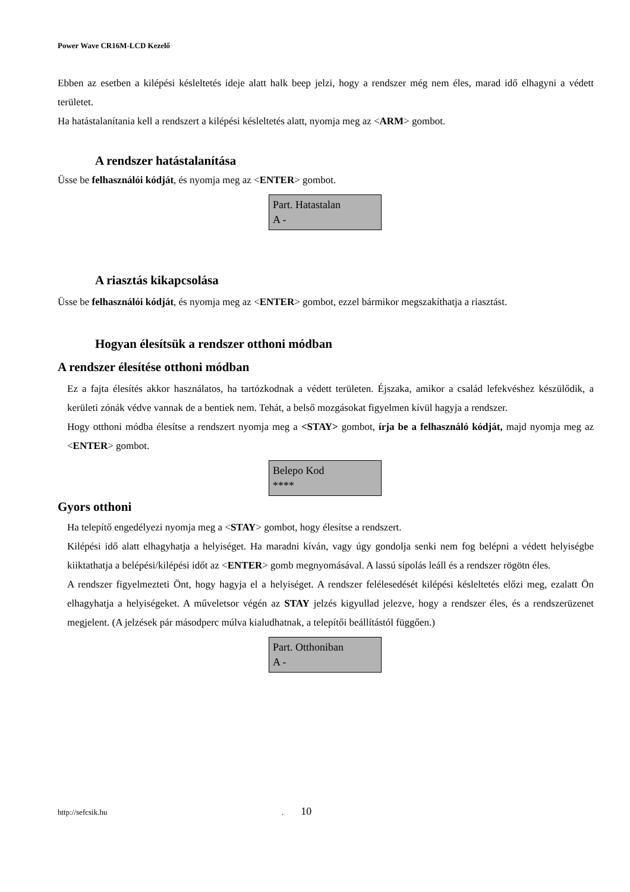Power Wave CR16M-LCD Kezelő
Ebben az esetben a kilépési késleltetés ideje alatt halk beep jelzi, hogy a rendszer még nem éles, marad idő elhagyni a védett területet.
Ha hatástalanítania kell a rendszert a kilépési késleltetés alatt, nyomja meg az <ARM> gombot.
A rendszer hatástalanítása
Üsse be felhasználói kódját, és nyomja meg az <ENTER> gombot.
Part. Hatastalan
A -
A riasztás kikapcsolása
Üsse be felhasználói kódját, és nyomja meg az <ENTER> gombot, ezzel bármikor megszakíthatja a riasztást.
Hogyan élesítsük a rendszer otthoni módban
A rendszer élesítése otthoni módban
Ez a fajta élesítés akkor használatos, ha tartózkodnak a védett területen. Éjszaka, amikor a család lefekvéshez készülődik, a kerületi zónák védve vannak de a bentiek nem. Tehát, a belső mozgásokat figyelmen kívül hagyja a rendszer.
Hogy otthoni módba élesítse a rendszert nyomja meg a <STAY> gombot, írja be a felhasználó kódját, majd nyomja meg az <ENTER> gombot.
Belepo Kod
****
Gyors otthoni
Ha telepítő engedélyezi nyomja meg a <STAY> gombot, hogy élesítse a rendszert.
Kilépési idő alatt elhagyhatja a helyiséget. Ha maradni kíván, vagy úgy gondolja senki nem fog belépni a védett helyiségbe kiiktathatja a belépési/kilépési időt az <ENTER> gomb megnyomásával. A lassú sípolás leáll és a rendszer rögötn éles.
A rendszer figyelmezteti Önt, hogy hagyja el a helyiséget. A rendszer felélesedését kilépési késleltetés előzi meg, ezalatt Ön elhagyhatja a helyiségeket. A műveletsor végén az STAY jelzés kigyullad jelezve, hogy a rendszer éles, és a rendszerüzenet megjelent. (A jelzések pár másodperc múlva kialudhatnak, a telepítői beállítástól függően.)
Part. Otthoniban
A -
http://sefcsik.hu . 10